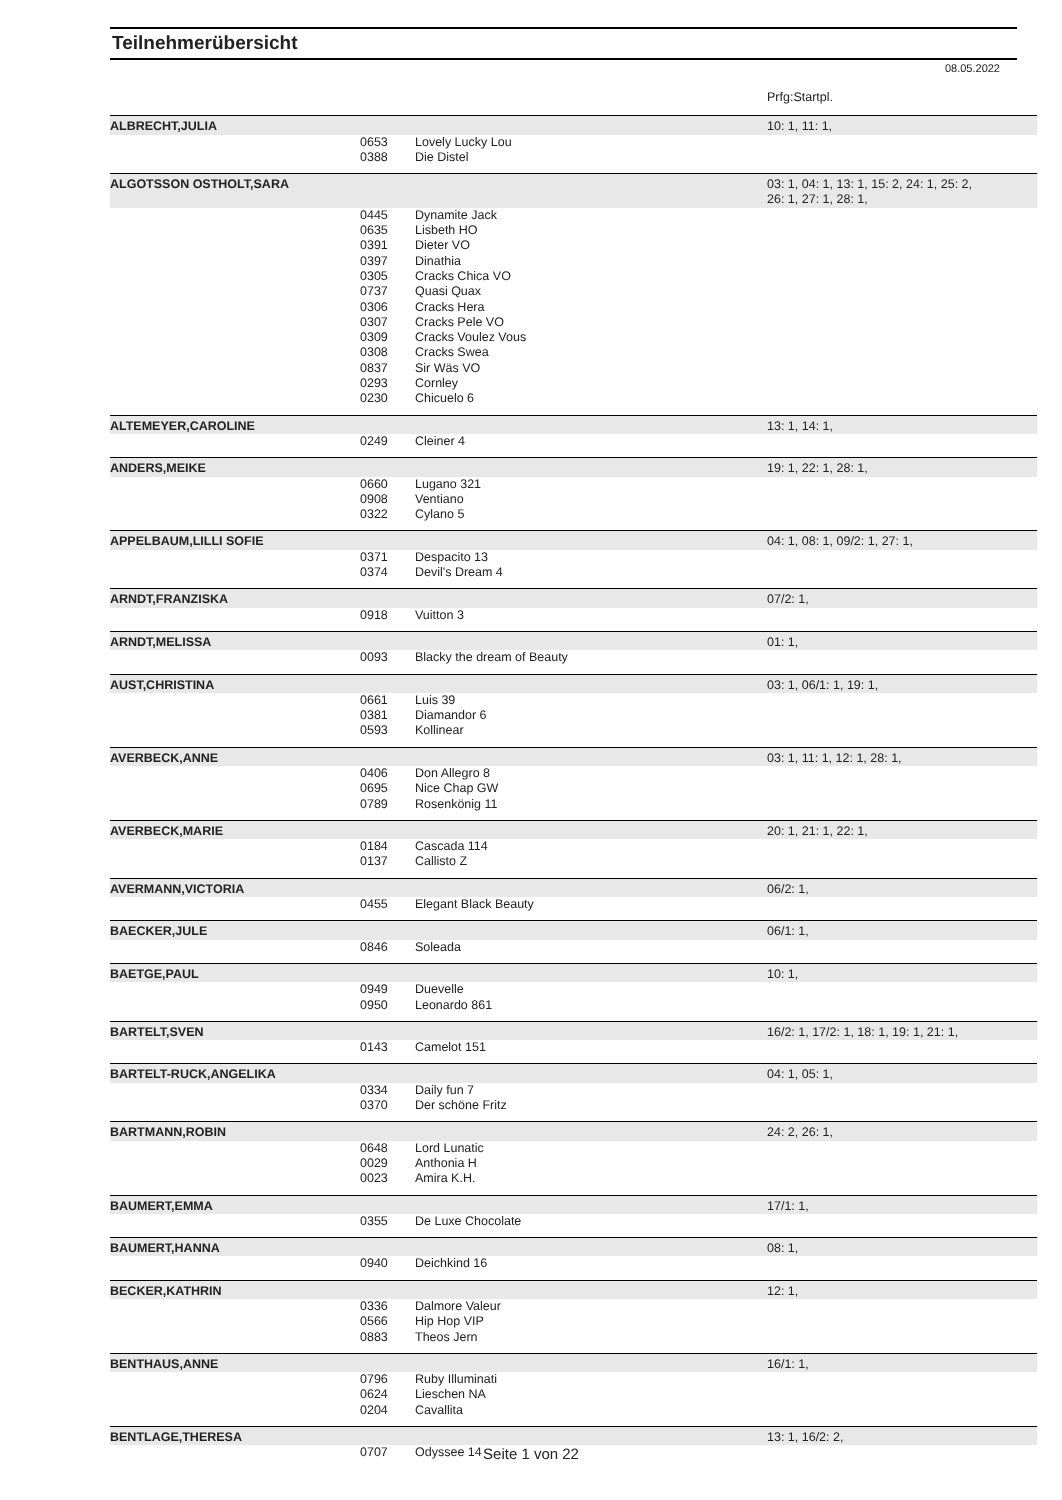Teilnehmerübersicht
08.05.2022
| | | | Prfg:Startpl. |
| ALBRECHT,JULIA | | | 10: 1, 11: 1, |
| | 0653 | Lovely Lucky Lou | |
| | 0388 | Die Distel | |
| ALGOTSSON OSTHOLT,SARA | | | 03: 1, 04: 1, 13: 1, 15: 2, 24: 1, 25: 2, 26: 1, 27: 1, 28: 1, |
| | 0445 | Dynamite Jack | |
| | 0635 | Lisbeth HO | |
| | 0391 | Dieter VO | |
| | 0397 | Dinathia | |
| | 0305 | Cracks Chica VO | |
| | 0737 | Quasi Quax | |
| | 0306 | Cracks Hera | |
| | 0307 | Cracks Pele VO | |
| | 0309 | Cracks Voulez Vous | |
| | 0308 | Cracks Swea | |
| | 0837 | Sir Wäs VO | |
| | 0293 | Cornley | |
| | 0230 | Chicuelo 6 | |
| ALTEMEYER,CAROLINE | | | 13: 1, 14: 1, |
| | 0249 | Cleiner 4 | |
| ANDERS,MEIKE | | | 19: 1, 22: 1, 28: 1, |
| | 0660 | Lugano 321 | |
| | 0908 | Ventiano | |
| | 0322 | Cylano 5 | |
| APPELBAUM,LILLI SOFIE | | | 04: 1, 08: 1, 09/2: 1, 27: 1, |
| | 0371 | Despacito 13 | |
| | 0374 | Devil's Dream 4 | |
| ARNDT,FRANZISKA | | | 07/2: 1, |
| | 0918 | Vuitton 3 | |
| ARNDT,MELISSA | | | 01: 1, |
| | 0093 | Blacky the dream of Beauty | |
| AUST,CHRISTINA | | | 03: 1, 06/1: 1, 19: 1, |
| | 0661 | Luis 39 | |
| | 0381 | Diamandor 6 | |
| | 0593 | Kollinear | |
| AVERBECK,ANNE | | | 03: 1, 11: 1, 12: 1, 28: 1, |
| | 0406 | Don Allegro 8 | |
| | 0695 | Nice Chap GW | |
| | 0789 | Rosenkönig 11 | |
| AVERBECK,MARIE | | | 20: 1, 21: 1, 22: 1, |
| | 0184 | Cascada 114 | |
| | 0137 | Callisto Z | |
| AVERMANN,VICTORIA | | | 06/2: 1, |
| | 0455 | Elegant Black Beauty | |
| BAECKER,JULE | | | 06/1: 1, |
| | 0846 | Soleada | |
| BAETGE,PAUL | | | 10: 1, |
| | 0949 | Duevelle | |
| | 0950 | Leonardo 861 | |
| BARTELT,SVEN | | | 16/2: 1, 17/2: 1, 18: 1, 19: 1, 21: 1, |
| | 0143 | Camelot 151 | |
| BARTELT-RUCK,ANGELIKA | | | 04: 1, 05: 1, |
| | 0334 | Daily fun 7 | |
| | 0370 | Der schöne Fritz | |
| BARTMANN,ROBIN | | | 24: 2, 26: 1, |
| | 0648 | Lord Lunatic | |
| | 0029 | Anthonia H | |
| | 0023 | Amira K.H. | |
| BAUMERT,EMMA | | | 17/1: 1, |
| | 0355 | De Luxe Chocolate | |
| BAUMERT,HANNA | | | 08: 1, |
| | 0940 | Deichkind 16 | |
| BECKER,KATHRIN | | | 12: 1, |
| | 0336 | Dalmore Valeur | |
| | 0566 | Hip Hop VIP | |
| | 0883 | Theos Jern | |
| BENTHAUS,ANNE | | | 16/1: 1, |
| | 0796 | Ruby Illuminati | |
| | 0624 | Lieschen NA | |
| | 0204 | Cavallita | |
| BENTLAGE,THERESA | | | 13: 1, 16/2: 2, |
| | 0707 | Odyssee 14 | |
Seite 1 von 22